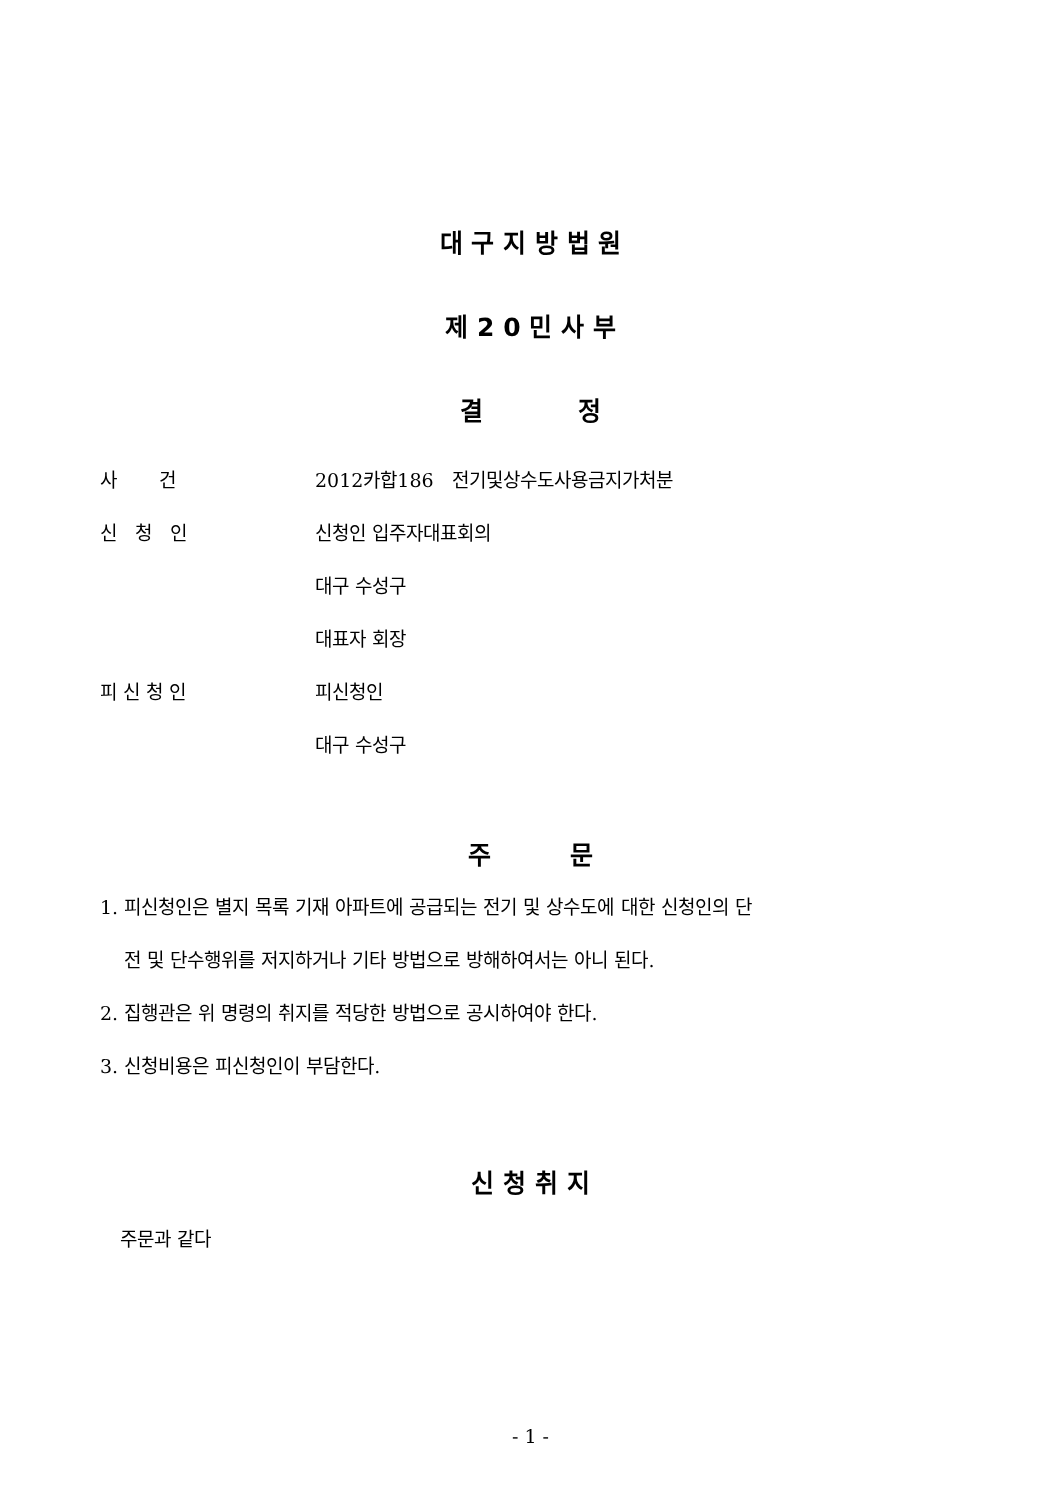대 구 지 방 법 원
제 2 0 민 사 부
결 정
| 사 건 | 2012카합186 전기및상수도사용금지가처분 |
| 신 청 인 | 신청인 입주자대표회의 |
| | 대구 수성구 |
| | 대표자 회장 |
| 피 신 청 인 | 피신청인 |
| | 대구 수성구 |
주 문
1. 피신청인은 별지 목록 기재 아파트에 공급되는 전기 및 상수도에 대한 신청인의 단
전 및 단수행위를 저지하거나 기타 방법으로 방해하여서는 아니 된다.
2. 집행관은 위 명령의 취지를 적당한 방법으로 공시하여야 한다.
3. 신청비용은 피신청인이 부담한다.
신 청 취 지
주문과 같다
- 1 -